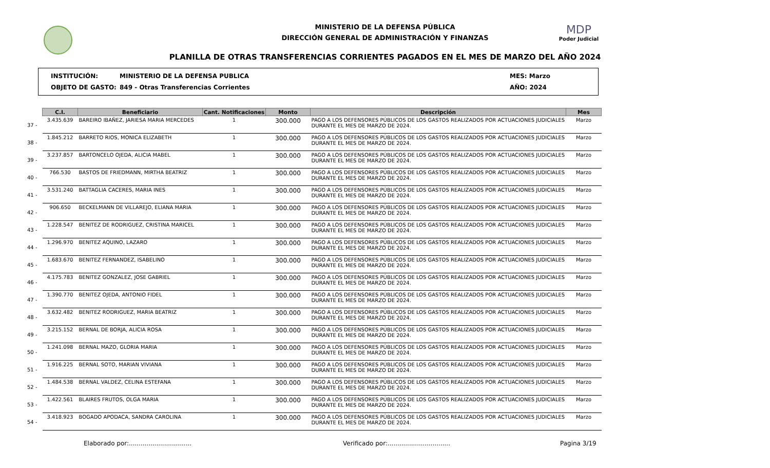MINISTERIO DE LA DEFENSA PÚBLICA
DIRECCIÓN GENERAL DE ADMINISTRACIÓN Y FINANZAS
PLANILLA DE OTRAS TRANSFERENCIAS CORRIENTES PAGADOS EN EL MES DE MARZO DEL AÑO 2024
MDP
Poder Judicial
INSTITUCIÓN:
MINISTERIO DE LA DEFENSA PUBLICA
MES: Marzo
OBJETO DE GASTO:
849 - Otras Transferencias Corrientes
AÑO: 2024
| | C.I. | Beneficiario | Cant. Notificaciones | Monto | Descripción | Mes |
| --- | --- | --- | --- | --- | --- | --- |
| 37 - | 3.435.639 | BAREIRO IBAÑEZ, JARIESA MARIA MERCEDES | 1 | 300.000 | PAGO A LOS DEFENSORES PÚBLICOS DE LOS GASTOS REALIZADOS POR ACTUACIONES JUDICIALES DURANTE EL MES DE MARZO DE 2024. | Marzo |
| 38 - | 1.845.212 | BARRETO RIOS, MONICA ELIZABETH | 1 | 300.000 | PAGO A LOS DEFENSORES PÚBLICOS DE LOS GASTOS REALIZADOS POR ACTUACIONES JUDICIALES DURANTE EL MES DE MARZO DE 2024. | Marzo |
| 39 - | 3.237.857 | BARTONCELO OJEDA, ALICIA MABEL | 1 | 300.000 | PAGO A LOS DEFENSORES PÚBLICOS DE LOS GASTOS REALIZADOS POR ACTUACIONES JUDICIALES DURANTE EL MES DE MARZO DE 2024. | Marzo |
| 40 - | 766.530 | BASTOS DE FRIEDMANN, MIRTHA BEATRIZ | 1 | 300.000 | PAGO A LOS DEFENSORES PÚBLICOS DE LOS GASTOS REALIZADOS POR ACTUACIONES JUDICIALES DURANTE EL MES DE MARZO DE 2024. | Marzo |
| 41 - | 3.531.240 | BATTAGLIA CACERES, MARIA INES | 1 | 300.000 | PAGO A LOS DEFENSORES PÚBLICOS DE LOS GASTOS REALIZADOS POR ACTUACIONES JUDICIALES DURANTE EL MES DE MARZO DE 2024. | Marzo |
| 42 - | 906.650 | BECKELMANN DE VILLAREJO, ELIANA MARIA | 1 | 300.000 | PAGO A LOS DEFENSORES PÚBLICOS DE LOS GASTOS REALIZADOS POR ACTUACIONES JUDICIALES DURANTE EL MES DE MARZO DE 2024. | Marzo |
| 43 - | 1.228.547 | BENITEZ DE RODRIGUEZ, CRISTINA MARICEL | 1 | 300.000 | PAGO A LOS DEFENSORES PÚBLICOS DE LOS GASTOS REALIZADOS POR ACTUACIONES JUDICIALES DURANTE EL MES DE MARZO DE 2024. | Marzo |
| 44 - | 1.296.970 | BENITEZ AQUINO, LAZARO | 1 | 300.000 | PAGO A LOS DEFENSORES PÚBLICOS DE LOS GASTOS REALIZADOS POR ACTUACIONES JUDICIALES DURANTE EL MES DE MARZO DE 2024. | Marzo |
| 45 - | 1.683.670 | BENITEZ FERNANDEZ, ISABELINO | 1 | 300.000 | PAGO A LOS DEFENSORES PÚBLICOS DE LOS GASTOS REALIZADOS POR ACTUACIONES JUDICIALES DURANTE EL MES DE MARZO DE 2024. | Marzo |
| 46 - | 4.175.783 | BENITEZ GONZALEZ, JOSE GABRIEL | 1 | 300.000 | PAGO A LOS DEFENSORES PÚBLICOS DE LOS GASTOS REALIZADOS POR ACTUACIONES JUDICIALES DURANTE EL MES DE MARZO DE 2024. | Marzo |
| 47 - | 1.390.770 | BENITEZ OJEDA, ANTONIO FIDEL | 1 | 300.000 | PAGO A LOS DEFENSORES PÚBLICOS DE LOS GASTOS REALIZADOS POR ACTUACIONES JUDICIALES DURANTE EL MES DE MARZO DE 2024. | Marzo |
| 48 - | 3.632.482 | BENITEZ RODRIGUEZ, MARIA BEATRIZ | 1 | 300.000 | PAGO A LOS DEFENSORES PÚBLICOS DE LOS GASTOS REALIZADOS POR ACTUACIONES JUDICIALES DURANTE EL MES DE MARZO DE 2024. | Marzo |
| 49 - | 3.215.152 | BERNAL DE BORJA, ALICIA ROSA | 1 | 300.000 | PAGO A LOS DEFENSORES PÚBLICOS DE LOS GASTOS REALIZADOS POR ACTUACIONES JUDICIALES DURANTE EL MES DE MARZO DE 2024. | Marzo |
| 50 - | 1.241.098 | BERNAL MAZO, GLORIA MARIA | 1 | 300.000 | PAGO A LOS DEFENSORES PÚBLICOS DE LOS GASTOS REALIZADOS POR ACTUACIONES JUDICIALES DURANTE EL MES DE MARZO DE 2024. | Marzo |
| 51 - | 1.916.225 | BERNAL SOTO, MARIAN VIVIANA | 1 | 300.000 | PAGO A LOS DEFENSORES PÚBLICOS DE LOS GASTOS REALIZADOS POR ACTUACIONES JUDICIALES DURANTE EL MES DE MARZO DE 2024. | Marzo |
| 52 - | 1.484.538 | BERNAL VALDEZ, CELINA ESTEFANA | 1 | 300.000 | PAGO A LOS DEFENSORES PÚBLICOS DE LOS GASTOS REALIZADOS POR ACTUACIONES JUDICIALES DURANTE EL MES DE MARZO DE 2024. | Marzo |
| 53 - | 1.422.561 | BLAIRES FRUTOS, OLGA MARIA | 1 | 300.000 | PAGO A LOS DEFENSORES PÚBLICOS DE LOS GASTOS REALIZADOS POR ACTUACIONES JUDICIALES DURANTE EL MES DE MARZO DE 2024. | Marzo |
| 54 - | 3.418.923 | BOGADO APODACA, SANDRA CAROLINA | 1 | 300.000 | PAGO A LOS DEFENSORES PÚBLICOS DE LOS GASTOS REALIZADOS POR ACTUACIONES JUDICIALES DURANTE EL MES DE MARZO DE 2024. | Marzo |
Elaborado por:................................ Verificado por:................................ Pagina 3/19